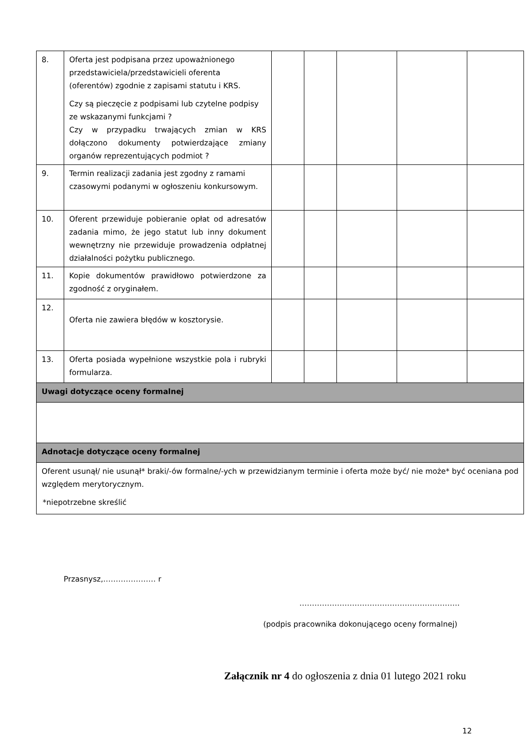| 8. | Oferta jest podpisana przez upoważnionego przedstawiciela/przedstawicieli oferenta (oferentów) zgodnie z zapisami statutu i KRS. Czy są pieczęcie z podpisami lub czytelne podpisy ze wskazanymi funkcjami ? Czy w przypadku trwających zmian w KRS dołączono dokumenty potwierdzające zmiany organów reprezentujących podmiot ? | | | | | |
| 9. | Termin realizacji zadania jest zgodny z ramami czasowymi podanymi w ogłoszeniu konkursowym. | | | | | |
| 10. | Oferent przewiduje pobieranie opłat od adresatów zadania mimo, że jego statut lub inny dokument wewnętrzny nie przewiduje prowadzenia odpłatnej działalności pożytku publicznego. | | | | | |
| 11. | Kopie dokumentów prawidłowo potwierdzone za zgodność z oryginałem. | | | | | |
| 12. | Oferta nie zawiera błędów w kosztorysie. | | | | | |
| 13. | Oferta posiada wypełnione wszystkie pola i rubryki formularza. | | | | | |
| Uwagi dotyczące oceny formalnej | | | | | | |
| Adnotacje dotyczące oceny formalnej | | | | | | |
| Oferent usunął/ nie usunął* braki/-ów formalne/-ych w przewidzianym terminie i oferta może być/ nie może* być oceniana pod względem merytorycznym. *niepotrzebne skreślić | | | | | | |
Przasnysz,………………… r
……………………………………………………….
(podpis pracownika dokonującego oceny formalnej)
Załącznik nr 4 do ogłoszenia z dnia 01 lutego 2021 roku
12